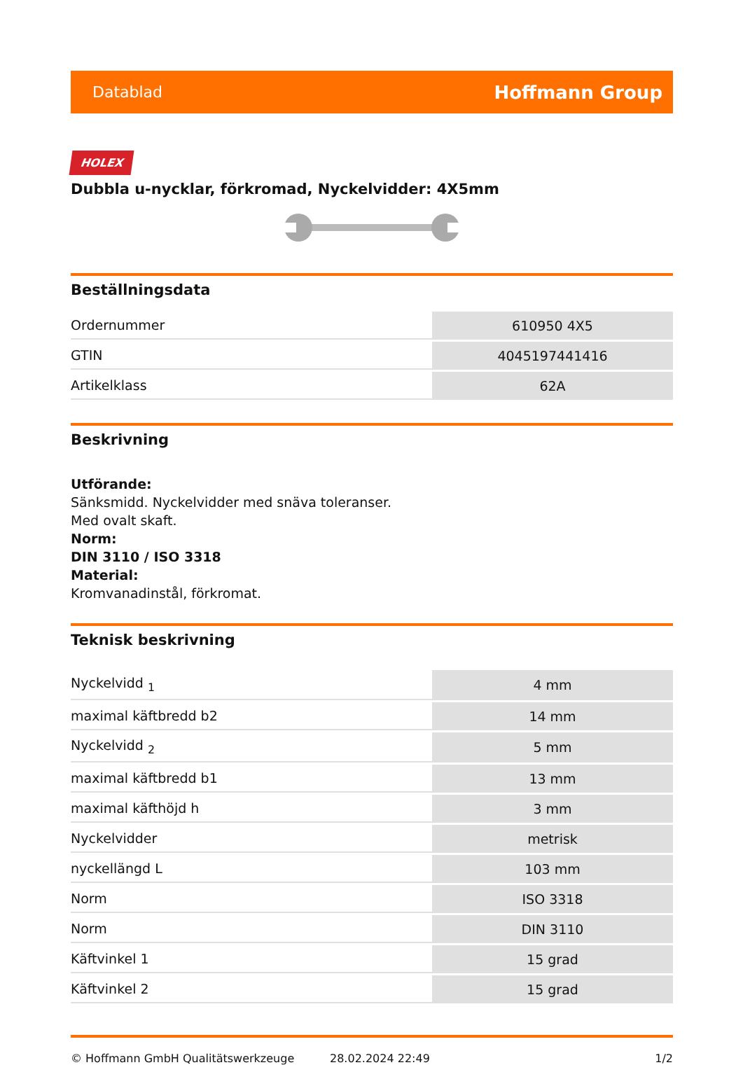Datablad Hoffmann Group
HOLEX
Dubbla u-nycklar, förkromad, Nyckelvidder: 4X5mm
Beställningsdata
| Ordernummer | 610950 4X5 |
| GTIN | 4045197441416 |
| Artikelklass | 62A |
Beskrivning
Utförande:
Sänksmidd. Nyckelvidder med snäva toleranser.
Med ovalt skaft.
Norm:
DIN 3110 / ISO 3318
Material:
Kromvanadinstål, förkromat.
Teknisk beskrivning
| Nyckelvidd <sub>1</sub> | 4 mm |
| maximal käftbredd b2 | 14 mm |
| Nyckelvidd <sub>2</sub> | 5 mm |
| maximal käftbredd b1 | 13 mm |
| maximal käfthöjd h | 3 mm |
| Nyckelvidder | metrisk |
| nyckellängd L | 103 mm |
| Norm | ISO 3318 |
| Norm | DIN 3110 |
| Käftvinkel 1 | 15 grad |
| Käftvinkel 2 | 15 grad |
© Hoffmann GmbH Qualitätswerkzeuge 28.02.2024 22:49 1/2